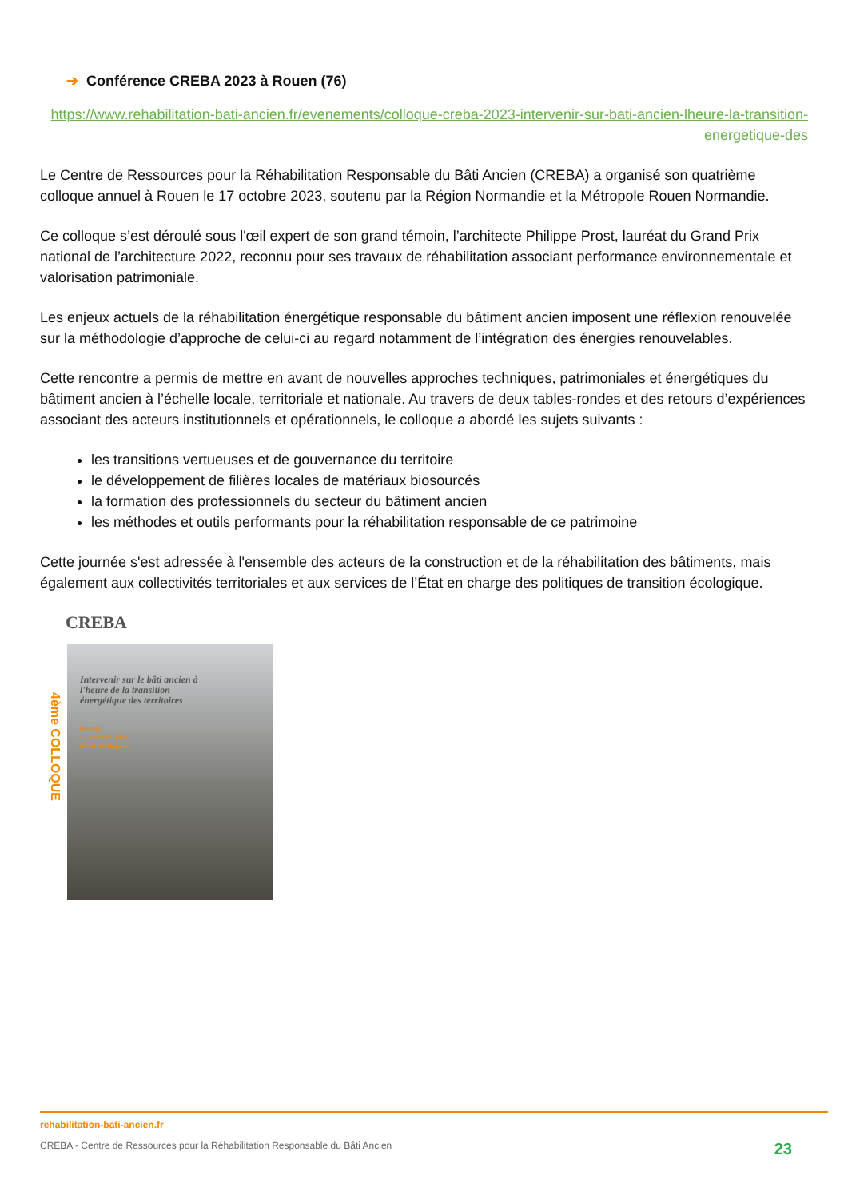➔ Conférence CREBA 2023 à Rouen (76)
https://www.rehabilitation-bati-ancien.fr/evenements/colloque-creba-2023-intervenir-sur-bati-ancien-lheure-la-transition-energetique-des
Le Centre de Ressources pour la Réhabilitation Responsable du Bâti Ancien (CREBA) a organisé son quatrième colloque annuel à Rouen le 17 octobre 2023, soutenu par la Région Normandie et la Métropole Rouen Normandie.
Ce colloque s’est déroulé sous l'œil expert de son grand témoin, l’architecte Philippe Prost, lauréat du Grand Prix national de l’architecture 2022, reconnu pour ses travaux de réhabilitation associant performance environnementale et valorisation patrimoniale.
Les enjeux actuels de la réhabilitation énergétique responsable du bâtiment ancien imposent une réflexion renouvelée sur la méthodologie d’approche de celui-ci au regard notamment de l’intégration des énergies renouvelables.
Cette rencontre a permis de mettre en avant de nouvelles approches techniques, patrimoniales et énergétiques du bâtiment ancien à l’échelle locale, territoriale et nationale. Au travers de deux tables-rondes et des retours d’expériences associant des acteurs institutionnels et opérationnels, le colloque a abordé les sujets suivants :
les transitions vertueuses et de gouvernance du territoire
le développement de filières locales de matériaux biosourcés
la formation des professionnels du secteur du bâtiment ancien
les méthodes et outils performants pour la réhabilitation responsable de ce patrimoine
Cette journée s'est adressée à l'ensemble des acteurs de la construction et de la réhabilitation des bâtiments, mais également aux collectivités territoriales et aux services de l’État en charge des politiques de transition écologique.
CREBA
4ème COLLOQUE
Intervenir sur le bâti ancien à l'heure de la transition énergétique des territoires
Rouen
17 octobre 2023
Hôtel de Région
rehabilitation-bati-ancien.fr
CREBA - Centre de Ressources pour la Réhabilitation Responsable du Bâti Ancien 23